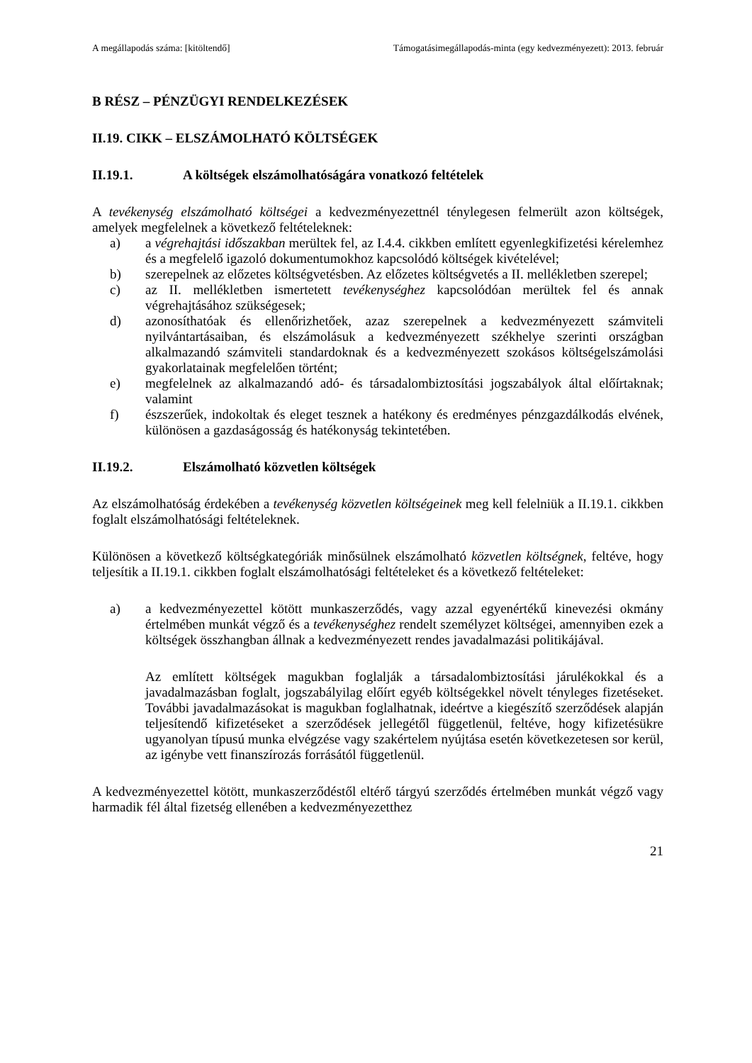A megállapodás száma: [kitöltendő] Támogatásimegállapodás-minta (egy kedvezményezett): 2013. február
B RÉSZ – PÉNZÜGYI RENDELKEZÉSEK
II.19. CIKK – ELSZÁMOLHATÓ KÖLTSÉGEK
II.19.1. A költségek elszámolhatóságára vonatkozó feltételek
A tevékenység elszámolható költségei a kedvezményezettnél ténylegesen felmerült azon költségek, amelyek megfelelnek a következő feltételeknek:
a) a végrehajtási időszakban merültek fel, az I.4.4. cikkben említett egyenlegkifizetési kérelemhez és a megfelelő igazoló dokumentumokhoz kapcsolódó költségek kivételével;
b) szerepelnek az előzetes költségvetésben. Az előzetes költségvetés a II. mellékletben szerepel;
c) az II. mellékletben ismertetett tevékenységhez kapcsolódóan merültek fel és annak végrehajtásához szükségesek;
d) azonosíthatóak és ellenőrizhetőek, azaz szerepelnek a kedvezményezett számviteli nyilvántartásaiban, és elszámolásuk a kedvezményezett székhelye szerinti országban alkalmazandó számviteli standardoknak és a kedvezményezett szokásos költségelszámolási gyakorlatainak megfelelően történt;
e) megfelelnek az alkalmazandó adó- és társadalombiztosítási jogszabályok által előírtaknak; valamint
f) észszerűek, indokoltak és eleget tesznek a hatékony és eredményes pénzgazdálkodás elvének, különösen a gazdaságosság és hatékonyság tekintetében.
II.19.2. Elszámolható közvetlen költségek
Az elszámolhatóság érdekében a tevékenység közvetlen költségeinek meg kell felelniük a II.19.1. cikkben foglalt elszámolhatósági feltételeknek.
Különösen a következő költségkategóriák minősülnek elszámolható közvetlen költségnek, feltéve, hogy teljesítik a II.19.1. cikkben foglalt elszámolhatósági feltételeket és a következő feltételeket:
a) a kedvezményezettel kötött munkaszerződés, vagy azzal egyenértékű kinevezési okmány értelmében munkát végző és a tevékenységhez rendelt személyzet költségei, amennyiben ezek a költségek összhangban állnak a kedvezményezett rendes javadalmazási politikájával.
Az említett költségek magukban foglalják a társadalombiztosítási járulékokkal és a javadalmazásban foglalt, jogszabályilag előírt egyéb költségekkel növelt tényleges fizetéseket. További javadalmazásokat is magukban foglalhatnak, ideértve a kiegészítő szerződések alapján teljesítendő kifizetéseket a szerződések jellegétől függetlenül, feltéve, hogy kifizetésükre ugyanolyan típusú munka elvégzése vagy szakértelem nyújtása esetén következetesen sor kerül, az igénybe vett finanszírozás forrásától függetlenül.
A kedvezményezettel kötött, munkaszerződéstől eltérő tárgyú szerződés értelmében munkát végző vagy harmadik fél által fizetség ellenében a kedvezményezetthez
21